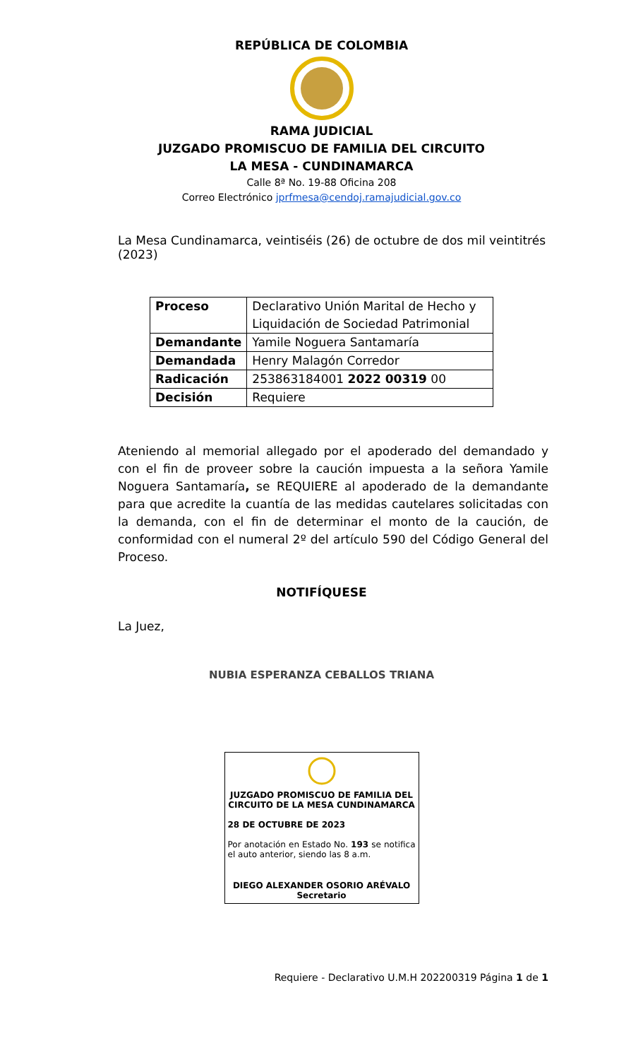REPÚBLICA DE COLOMBIA
RAMA JUDICIAL
JUZGADO PROMISCUO DE FAMILIA DEL CIRCUITO
LA MESA - CUNDINAMARCA
Calle 8ª No. 19-88 Oficina 208
Correo Electrónico jprfmesa@cendoj.ramajudicial.gov.co
La Mesa Cundinamarca, veintiséis (26) de octubre de dos mil veintitrés (2023)
| Proceso | Declarativo Unión Marital de Hecho y Liquidación de Sociedad Patrimonial |
| Demandante | Yamile Noguera Santamaría |
| Demandada | Henry Malagón Corredor |
| Radicación | 253863184001 2022 00319 00 |
| Decisión | Requiere |
Ateniendo al memorial allegado por el apoderado del demandado y con el fin de proveer sobre la caución impuesta a la señora Yamile Noguera Santamaría, se REQUIERE al apoderado de la demandante para que acredite la cuantía de las medidas cautelares solicitadas con la demanda, con el fin de determinar el monto de la caución, de conformidad con el numeral 2º del artículo 590 del Código General del Proceso.
NOTIFÍQUESE
La Juez,
NUBIA ESPERANZA CEBALLOS TRIANA
JUZGADO PROMISCUO DE FAMILIA DEL CIRCUITO DE LA MESA CUNDINAMARCA
28 DE OCTUBRE DE 2023
Por anotación en Estado No. 193 se notifica el auto anterior, siendo las 8 a.m.
DIEGO ALEXANDER OSORIO ARÉVALO
Secretario
Requiere - Declarativo U.M.H 202200319 Página 1 de 1